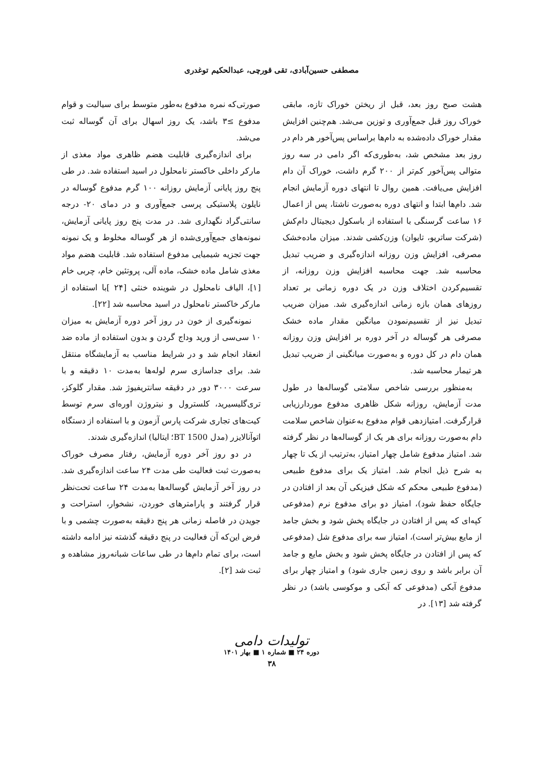مصطفی حسین‌آبادی، تقی قورچی، عبدالحکیم توغدری
هشت صبح روز بعد، قبل از ریختن خوراک تازه، مابقی خوراک روز قبل جمع‌آوری و توزین می‌شد. هم‌چنین افزایش مقدار خوراک داده‌شده به دام‌ها براساس پس‌آخور هر دام در روز بعد مشخص شد، به‌طوری‌که اگر دامی در سه روز متوالی پس‌آخور کم‌تر از ۲۰۰ گرم داشت، خوراک آن دام افزایش می‌یافت. همین روال تا انتهای دوره آزمایش انجام شد. دام‌ها ابتدا و انتهای دوره به‌صورت ناشتا، پس از اعمال ۱۶ ساعت گرسنگی با استفاده از باسکول دیجیتال دام‌کش (شرکت ساتریو، تایوان) وزن‌کشی شدند. میزان ماده‌خشک مصرفی، افزایش وزن روزانه اندازه‌گیری و ضریب تبدیل محاسبه شد. جهت محاسبه افزایش وزن روزانه، از تقسیم‌کردن اختلاف وزن در یک دوره زمانی بر تعداد روزهای همان بازه زمانی اندازه‌گیری شد. میزان ضریب تبدیل نیز از تقسیم‌نمودن میانگین مقدار ماده خشک مصرفی هر گوساله در آخر دوره بر افزایش وزن روزانه همان دام در کل دوره و به‌صورت میانگینی از ضریب تبدیل هر تیمار محاسبه شد.
به‌منظور بررسی شاخص سلامتی گوساله‌ها در طول مدت آزمایش، روزانه شکل ظاهری مدفوع موردارزیابی قرارگرفت. امتیازدهی قوام مدفوع به‌عنوان شاخص سلامت دام به‌صورت روزانه برای هر یک از گوساله‌ها در نظر گرفته شد. امتیاز مدفوع شامل چهار امتیاز، به‌ترتیب از یک تا چهار به شرح ذیل انجام شد. امتیاز یک برای مدفوع طبیعی (مدفوع طبیعی محکم که شکل فیزیکی آن بعد از افتادن در جایگاه حفظ شود)، امتیاز دو برای مدفوع نرم (مدفوعی کپه‌ای که پس از افتادن در جایگاه پخش شود و بخش جامد از مایع بیش‌تر است)، امتیاز سه برای مدفوع شل (مدفوعی که پس از افتادن در جایگاه پخش شود و بخش مایع و جامد آن برابر باشد و روی زمین جاری شود) و امتیاز چهار برای مدفوع آبکی (مدفوعی که آبکی و موکوسی باشد) در نظر گرفته شد [۱۳]. در
صورتی‌که نمره مدفوع به‌طور متوسط برای سیالیت و قوام مدفوع ≥۳ باشد، یک روز اسهال برای آن گوساله ثبت می‌شد.
برای اندازه‌گیری قابلیت هضم ظاهری مواد مغذی از مارکر داخلی خاکستر نامحلول در اسید استفاده شد. در طی پنج روز پایانی آزمایش روزانه ۱۰۰ گرم مدفوع گوساله در نایلون پلاستیکی پرسی جمع‌آوری و در دمای ۲۰- درجه سانتی‌گراد نگهداری شد. در مدت پنج روز پایانی آزمایش، نمونه‌های جمع‌آوری‌شده از هر گوساله مخلوط و یک نمونه جهت تجزیه شیمیایی مدفوع استفاده شد. قابلیت هضم مواد مغذی شامل ماده خشک، ماده آلی، پروتئین خام، چربی خام [۱]، الیاف نامحلول در شوینده خنثی [۲۴ ]با استفاده از مارکر خاکستر نامحلول در اسید محاسبه شد [۲۲].
نمونه‌گیری از خون در روز آخر دوره آزمایش به میزان ۱۰ سی‌سی از ورید وداج گردن و بدون استفاده از ماده ضد انعقاد انجام شد و در شرایط مناسب به آزمایشگاه منتقل شد. برای جداسازی سرم لوله‌ها به‌مدت ۱۰ دقیقه و با سرعت ۳۰۰۰ دور در دقیقه سانتریفیوژ شد. مقدار گلوکز، تری‌گلیسیرید، کلسترول و نیتروژن اوره‌ای سرم توسط کیت‌های تجاری شرکت پارس آزمون و با استفاده از دستگاه اتوآنالایزر (مدل BT 1500؛ ایتالیا) اندازه‌گیری شدند.
در دو روز آخر دوره آزمایش، رفتار مصرف خوراک به‌صورت ثبت فعالیت طی مدت ۲۴ ساعت اندازه‌گیری شد. در روز آخر آزمایش گوساله‌ها به‌مدت ۲۴ ساعت تحت‌نظر قرار گرفتند و پارامترهای خوردن، نشخوار، استراحت و جویدن در فاصله زمانی هر پنج دقیقه به‌صورت چشمی و با فرض این‌که آن فعالیت در پنج دقیقه گذشته نیز ادامه داشته است، برای تمام دام‌ها در طی ساعات شبانه‌روز مشاهده و ثبت شد [۲].
تولیدات دامی
دوره ۲۴ ■ شماره ۱ ■ بهار ۱۴۰۱
۳۸